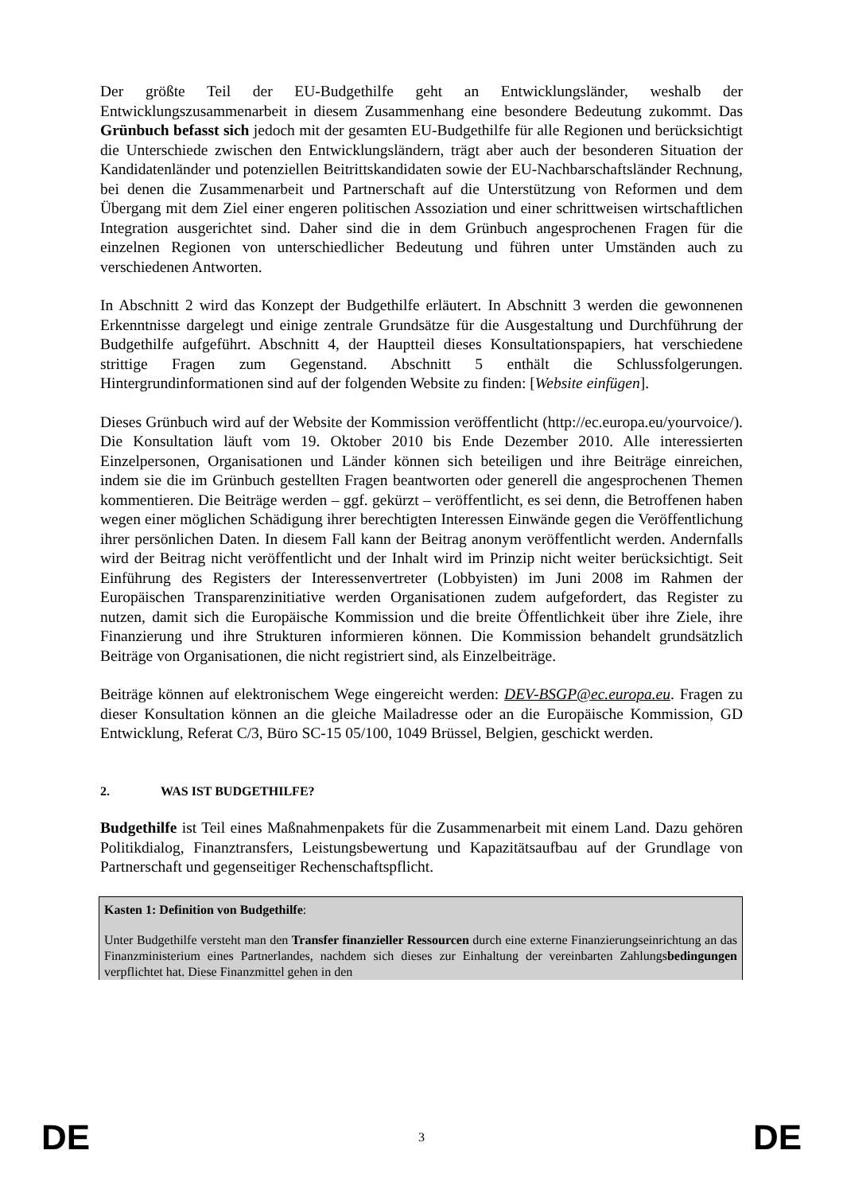Der größte Teil der EU-Budgethilfe geht an Entwicklungsländer, weshalb der Entwicklungszusammenarbeit in diesem Zusammenhang eine besondere Bedeutung zukommt. Das Grünbuch befasst sich jedoch mit der gesamten EU-Budgethilfe für alle Regionen und berücksichtigt die Unterschiede zwischen den Entwicklungsländern, trägt aber auch der besonderen Situation der Kandidatenländer und potenziellen Beitrittskandidaten sowie der EU-Nachbarschaftsländer Rechnung, bei denen die Zusammenarbeit und Partnerschaft auf die Unterstützung von Reformen und dem Übergang mit dem Ziel einer engeren politischen Assoziation und einer schrittweisen wirtschaftlichen Integration ausgerichtet sind. Daher sind die in dem Grünbuch angesprochenen Fragen für die einzelnen Regionen von unterschiedlicher Bedeutung und führen unter Umständen auch zu verschiedenen Antworten.
In Abschnitt 2 wird das Konzept der Budgethilfe erläutert. In Abschnitt 3 werden die gewonnenen Erkenntnisse dargelegt und einige zentrale Grundsätze für die Ausgestaltung und Durchführung der Budgethilfe aufgeführt. Abschnitt 4, der Hauptteil dieses Konsultationspapiers, hat verschiedene strittige Fragen zum Gegenstand. Abschnitt 5 enthält die Schlussfolgerungen. Hintergrundinformationen sind auf der folgenden Website zu finden: [Website einfügen].
Dieses Grünbuch wird auf der Website der Kommission veröffentlicht (http://ec.europa.eu/yourvoice/). Die Konsultation läuft vom 19. Oktober 2010 bis Ende Dezember 2010. Alle interessierten Einzelpersonen, Organisationen und Länder können sich beteiligen und ihre Beiträge einreichen, indem sie die im Grünbuch gestellten Fragen beantworten oder generell die angesprochenen Themen kommentieren. Die Beiträge werden – ggf. gekürzt – veröffentlicht, es sei denn, die Betroffenen haben wegen einer möglichen Schädigung ihrer berechtigten Interessen Einwände gegen die Veröffentlichung ihrer persönlichen Daten. In diesem Fall kann der Beitrag anonym veröffentlicht werden. Andernfalls wird der Beitrag nicht veröffentlicht und der Inhalt wird im Prinzip nicht weiter berücksichtigt. Seit Einführung des Registers der Interessenvertreter (Lobbyisten) im Juni 2008 im Rahmen der Europäischen Transparenzinitiative werden Organisationen zudem aufgefordert, das Register zu nutzen, damit sich die Europäische Kommission und die breite Öffentlichkeit über ihre Ziele, ihre Finanzierung und ihre Strukturen informieren können. Die Kommission behandelt grundsätzlich Beiträge von Organisationen, die nicht registriert sind, als Einzelbeiträge.
Beiträge können auf elektronischem Wege eingereicht werden: DEV-BSGP@ec.europa.eu. Fragen zu dieser Konsultation können an die gleiche Mailadresse oder an die Europäische Kommission, GD Entwicklung, Referat C/3, Büro SC-15 05/100, 1049 Brüssel, Belgien, geschickt werden.
2. WAS IST BUDGETHILFE?
Budgethilfe ist Teil eines Maßnahmenpakets für die Zusammenarbeit mit einem Land. Dazu gehören Politikdialog, Finanztransfers, Leistungsbewertung und Kapazitätsaufbau auf der Grundlage von Partnerschaft und gegenseitiger Rechenschaftspflicht.
Kasten 1: Definition von Budgethilfe:
Unter Budgethilfe versteht man den Transfer finanzieller Ressourcen durch eine externe Finanzierungseinrichtung an das Finanzministerium eines Partnerlandes, nachdem sich dieses zur Einhaltung der vereinbarten Zahlungsbedingungen verpflichtet hat. Diese Finanzmittel gehen in den
DE 3 DE